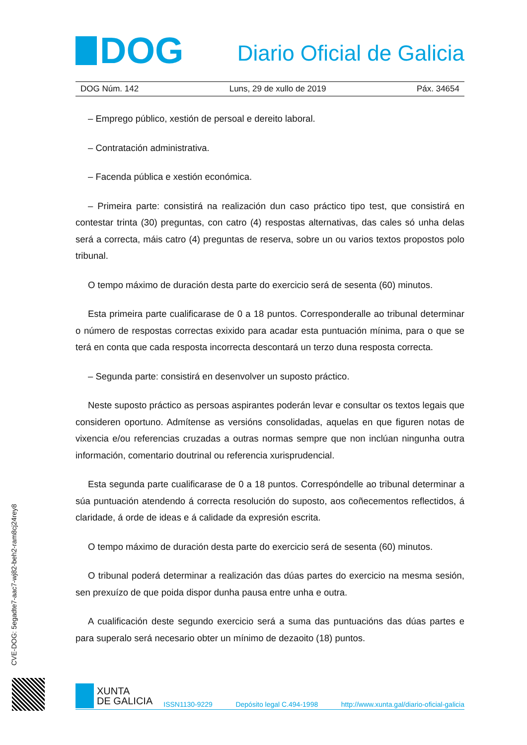DOG
Diario Oficial de Galicia
DOG Núm. 142 Luns, 29 de xullo de 2019 Páx. 34654
– Emprego público, xestión de persoal e dereito laboral.
– Contratación administrativa.
– Facenda pública e xestión económica.
– Primeira parte: consistirá na realización dun caso práctico tipo test, que consistirá en contestar trinta (30) preguntas, con catro (4) respostas alternativas, das cales só unha delas será a correcta, máis catro (4) preguntas de reserva, sobre un ou varios textos propostos polo tribunal.
O tempo máximo de duración desta parte do exercicio será de sesenta (60) minutos.
Esta primeira parte cualificarase de 0 a 18 puntos. Corresponderalle ao tribunal determinar o número de respostas correctas exixido para acadar esta puntuación mínima, para o que se terá en conta que cada resposta incorrecta descontará un terzo duna resposta correcta.
– Segunda parte: consistirá en desenvolver un suposto práctico.
Neste suposto práctico as persoas aspirantes poderán levar e consultar os textos legais que consideren oportuno. Admítense as versións consolidadas, aquelas en que figuren notas de vixencia e/ou referencias cruzadas a outras normas sempre que non inclúan ningunha outra información, comentario doutrinal ou referencia xurisprudencial.
Esta segunda parte cualificarase de 0 a 18 puntos. Correspóndelle ao tribunal determinar a súa puntuación atendendo á correcta resolución do suposto, aos coñecementos reflectidos, á claridade, á orde de ideas e á calidade da expresión escrita.
O tempo máximo de duración desta parte do exercicio será de sesenta (60) minutos.
O tribunal poderá determinar a realización das dúas partes do exercicio na mesma sesión, sen prexuízo de que poida dispor dunha pausa entre unha e outra.
A cualificación deste segundo exercicio será a suma das puntuacións das dúas partes e para superalo será necesario obter un mínimo de dezaoito (18) puntos.
CVE-DOG: 5egadte7-aac7-wj82-beh2-ram8cj24rey8
XUNTA
DE GALICIA
ISSN1130-9229 Depósito legal C.494-1998 http://www.xunta.gal/diario-oficial-galicia